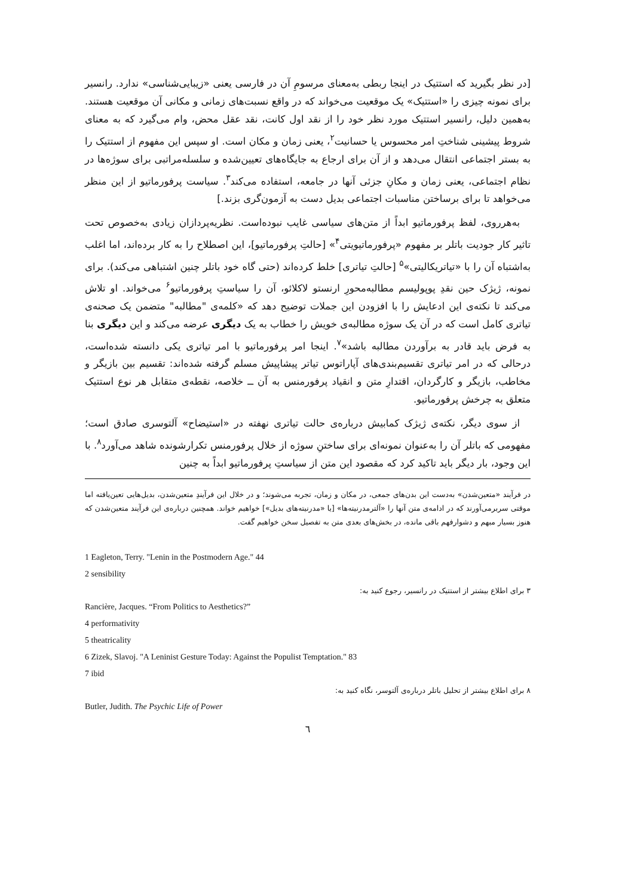[در نظر بگیرید که استتیک در اینجا ربطی به‌معنای مرسومِ آن در فارسی یعنی «زیبایی‌شناسی» ندارد. رانسیر برای نمونه چیزی را «استتیک» یک موقعیت می‌خواند که در واقع نسبت‌های زمانی و مکانی آن موقعیت هستند. به‌همین دلیل، رانسیر استتیک مورد نظر خود را از نقد اول کانت، نقد عقل محض، وام می‌گیرد که به معنای شروط پیشینی شناختِ امر محسوس یا حسانیت<sup>۲</sup>، یعنی زمان و مکان است. او سپس این مفهوم از استتیک را به بستر اجتماعی انتقال می‌دهد و از آن برای ارجاع به جایگاه‌های تعیین‌شده و سلسله‌مراتبی برای سوژه‌ها در نظام اجتماعی، یعنی زمان و مکانِ جزئی آنها در جامعه، استفاده می‌کند<sup>۳</sup>. سیاست پرفورماتیو از این منظر می‌خواهد تا برای برساختن مناسبات اجتماعی بدیل دست به آزمون‌گری بزند.]
به‌هرروی، لفظ پرفورماتیو ابداً از متن‌های سیاسی غایب نبوده‌است. نظریه‌پردازان زیادی به‌خصوص تحت تاثیر کار جودیت باتلر بر مفهوم «پرفورماتیویتی<sup>۴</sup>» [حالتِ پرفورماتیو]، این اصطلاح را به کار برده‌اند، اما اغلب به‌اشتباه آن را با «تیاتریکالیتی»<sup>۵</sup> [حالتِ تیاتری] خلط کرده‌اند (حتی گاه خود باتلر چنین اشتباهی می‌کند). برای نمونه، ژیژک حین نقدِ پوپولیسم مطالبه‌محورِ ارنستو لاکلائو، آن را سیاستِ پرفورماتیو<sup>۶</sup> می‌خواند. او تلاش می‌کند تا نکته‌ی این ادعایش را با افزودن این جملات توضیح دهد که «کلمه‌ی "مطالبه" متضمن یک صحنه‌ی تیاتری کامل است که در آن یک سوژه مطالبه‌ی خویش را خطاب به یک دیگری عرضه می‌کند و این دیگری بنا به فرض باید قادر به برآوردن مطالبه باشد»<sup>۷</sup>. اینجا امر پرفورماتیو با امر تیاتری یکی دانسته شده‌است، درحالی که در امر تیاتری تقسیم‌بندی‌های آپاراتوس تیاتر پیشاپیش مسلم گرفته شده‌اند: تقسیم بین بازیگر و مخاطب، بازیگر و کارگردان، اقتدارِ متن و انقیاد پرفورمنس به آن ــ خلاصه، نقطه‌ی متقابل هر نوع استتیک متعلق به چرخش پرفورماتیو.
از سوی دیگر، نکته‌ی ژیژک کمابیش درباره‌ی حالت تیاتری نهفته در «استیضاح» آلتوسری صادق است؛ مفهومی که باتلر آن را به‌عنوان نمونه‌ای برای ساختنِ سوژه از خلال پرفورمنس تکرارشونده شاهد می‌آورد<sup>۸</sup>. با این وجود، بار دیگر باید تاکید کرد که مقصود این متن از سیاستِ پرفورماتیو ابداً به چنین
در فرآیند «متعین‌شدن» به‌دست این بدن‌های جمعی، در مکان و زمان، تجربه می‌شوند؛ و در خلال این فرآیندِ متعین‌شدن، بدیل‌هایی تعین‌یافته اما موقتی سربرمی‌آورند که در ادامه‌ی متن آنها را «آلترمدرنیته‌ها» [یا «مدرنیته‌های بدیل»] خواهیم خواند. همچنین درباره‌ی این فرآیند متعین‌شدن که هنوز بسیار مبهم و دشوارفهم باقی مانده، در بخش‌های بعدی متن به تفصیل سخن خواهیم گفت.
1 Eagleton, Terry. "Lenin in the Postmodern Age." 44
2 sensibility
۳ برای اطلاع بیشتر از استتیک در رانسیر، رجوع کنید به:
Rancière, Jacques. “From Politics to Aesthetics?”
4 performativity
5 theatricality
6 Zizek, Slavoj. "A Leninist Gesture Today: Against the Populist Temptation." 83
7 ibid
۸ برای اطلاع بیشتر از تحلیل باتلر درباره‌ی آلتوسر، نگاه کنید به:
Butler, Judith. The Psychic Life of Power
٦